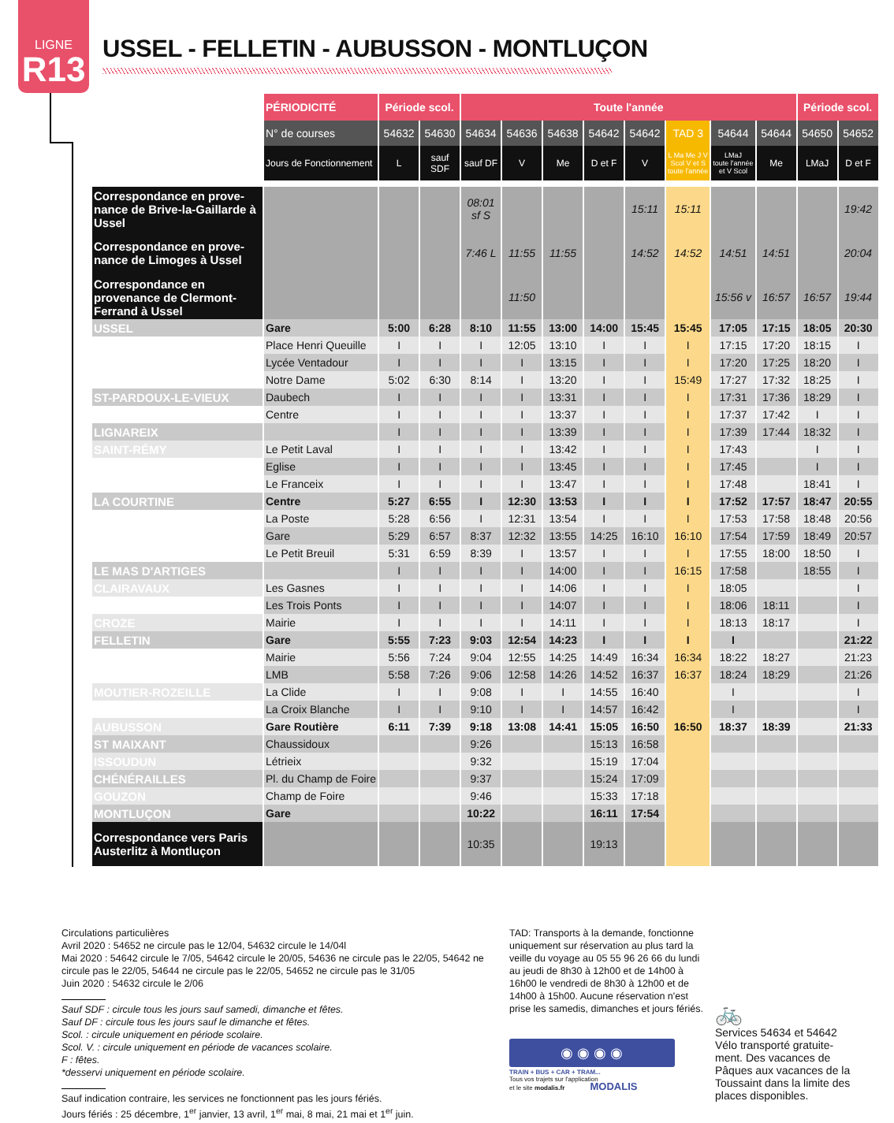LIGNE
R13
USSEL - FELLETIN - AUBUSSON - MONTLUÇON
| | PÉRIODICITÉ | Période scol. | | Toute l'année | | | | | | | | Période scol. | |
| | N° de courses | 54632 | 54630 | 54634 | 54636 | 54638 | 54642 | 54642 | TAD 3 | 54644 | 54644 | 54650 | 54652 |
| | Jours de Fonctionnement | L | sauf SDF | sauf DF | V | Me | D et F | V | L Ma Me J V Scol V et S toute l'année | LMaJ toute l'année et V Scol | Me | LMaJ | D et F |
| Correspondance en prove-nance de Brive-la-Gaillarde à Ussel | | | | 08:01 sf S | | | | 15:11 | 15:11 | | | | 19:42 |
| Correspondance en prove-nance de Limoges à Ussel | | | | 7:46 L | 11:55 | 11:55 | | 14:52 | 14:52 | 14:51 | 14:51 | | 20:04 |
| Correspondance en provenance de Clermont-Ferrand à Ussel | | | | | 11:50 | | | | | 15:56 v | 16:57 | 16:57 | 19:44 |
| USSEL | Gare | 5:00 | 6:28 | 8:10 | 11:55 | 13:00 | 14:00 | 15:45 | 15:45 | 17:05 | 17:15 | 18:05 | 20:30 |
| | Place Henri Queuille | I | I | I | 12:05 | 13:10 | I | I | I | 17:15 | 17:20 | 18:15 | I |
| | Lycée Ventadour | I | I | I | I | 13:15 | I | I | I | 17:20 | 17:25 | 18:20 | I |
| | Notre Dame | 5:02 | 6:30 | 8:14 | I | 13:20 | I | I | 15:49 | 17:27 | 17:32 | 18:25 | I |
| ST-PARDOUX-LE-VIEUX | Daubech | I | I | I | I | 13:31 | I | I | I | 17:31 | 17:36 | 18:29 | I |
| | Centre | I | I | I | I | 13:37 | I | I | I | 17:37 | 17:42 | I | I |
| LIGNAREIX | | I | I | I | I | 13:39 | I | I | I | 17:39 | 17:44 | 18:32 | I |
| SAINT-RÉMY | Le Petit Laval | I | I | I | I | 13:42 | I | I | I | 17:43 | | I | I |
| | Eglise | I | I | I | I | 13:45 | I | I | I | 17:45 | | I | I |
| | Le Franceix | I | I | I | I | 13:47 | I | I | I | 17:48 | | 18:41 | I |
| LA COURTINE | Centre | 5:27 | 6:55 | I | 12:30 | 13:53 | I | I | I | 17:52 | 17:57 | 18:47 | 20:55 |
| | La Poste | 5:28 | 6:56 | I | 12:31 | 13:54 | I | I | I | 17:53 | 17:58 | 18:48 | 20:56 |
| | Gare | 5:29 | 6:57 | 8:37 | 12:32 | 13:55 | 14:25 | 16:10 | 16:10 | 17:54 | 17:59 | 18:49 | 20:57 |
| | Le Petit Breuil | 5:31 | 6:59 | 8:39 | I | 13:57 | I | I | I | 17:55 | 18:00 | 18:50 | I |
| LE MAS D'ARTIGES | | I | I | I | I | 14:00 | I | I | 16:15 | 17:58 | | 18:55 | I |
| CLAIRAVAUX | Les Gasnes | I | I | I | I | 14:06 | I | I | I | 18:05 | | | I |
| | Les Trois Ponts | I | I | I | I | 14:07 | I | I | I | 18:06 | 18:11 | | I |
| CROZE | Mairie | I | I | I | I | 14:11 | I | I | I | 18:13 | 18:17 | | I |
| FELLETIN | Gare | 5:55 | 7:23 | 9:03 | 12:54 | 14:23 | I | I | I | I | | | 21:22 |
| | Mairie | 5:56 | 7:24 | 9:04 | 12:55 | 14:25 | 14:49 | 16:34 | 16:34 | 18:22 | 18:27 | | 21:23 |
| | LMB | 5:58 | 7:26 | 9:06 | 12:58 | 14:26 | 14:52 | 16:37 | 16:37 | 18:24 | 18:29 | | 21:26 |
| MOUTIER-ROZEILLE | La Clide | I | I | 9:08 | I | I | 14:55 | 16:40 | | I | | | I |
| | La Croix Blanche | I | I | 9:10 | I | I | 14:57 | 16:42 | | I | | | I |
| AUBUSSON | Gare Routière | 6:11 | 7:39 | 9:18 | 13:08 | 14:41 | 15:05 | 16:50 | 16:50 | 18:37 | 18:39 | | 21:33 |
| ST MAIXANT | Chaussidoux | | | 9:26 | | | 15:13 | 16:58 | | | | | |
| ISSOUDUN | Létrieix | | | 9:32 | | | 15:19 | 17:04 | | | | | |
| CHÉNÉRAILLES | Pl. du Champ de Foire | | | 9:37 | | | 15:24 | 17:09 | | | | | |
| GOUZON | Champ de Foire | | | 9:46 | | | 15:33 | 17:18 | | | | | |
| MONTLUÇON | Gare | | | 10:22 | | | 16:11 | 17:54 | | | | | |
| Correspondance vers Paris Austerlitz à Montluçon | | | | 10:35 | | | 19:13 | | | | | | |
Circulations particulières
Avril 2020 : 54652 ne circule pas le 12/04, 54632 circule le 14/04l
Mai 2020 : 54642 circule le 7/05, 54642 circule le 20/05, 54636 ne circule pas le 22/05, 54642 ne circule pas le 22/05, 54644 ne circule pas le 22/05, 54652 ne circule pas le 31/05
Juin 2020 : 54632 circule le 2/06
Sauf SDF : circule tous les jours sauf samedi, dimanche et fêtes.
Sauf DF : circule tous les jours sauf le dimanche et fêtes.
Scol. : circule uniquement en période scolaire.
Scol. V. : circule uniquement en période de vacances scolaire.
F : fêtes.
*desservi uniquement en période scolaire.
Sauf indication contraire, les services ne fonctionnent pas les jours fériés.
Jours fériés : 25 décembre, 1<sup>er</sup> janvier, 13 avril, 1<sup>er</sup> mai, 8 mai, 21 mai et 1<sup>er</sup> juin.
TAD: Transports à la demande, fonctionne uniquement sur réservation au plus tard la veille du voyage au 05 55 96 26 66 du lundi au jeudi de 8h30 à 12h00 et de 14h00 à 16h00 le vendredi de 8h30 à 12h00 et de 14h00 à 15h00. Aucune réservation n'est prise les samedis, dimanches et jours fériés.
◉ ◉ ◉ ◉
TRAIN + BUS + CAR + TRAM...
Tous vos trajets sur l'application
et le site modalis.fr MODALIS
🚲
Services 54634 et 54642 Vélo transporté gratuite-ment. Des vacances de Pâques aux vacances de la Toussaint dans la limite des places disponibles.